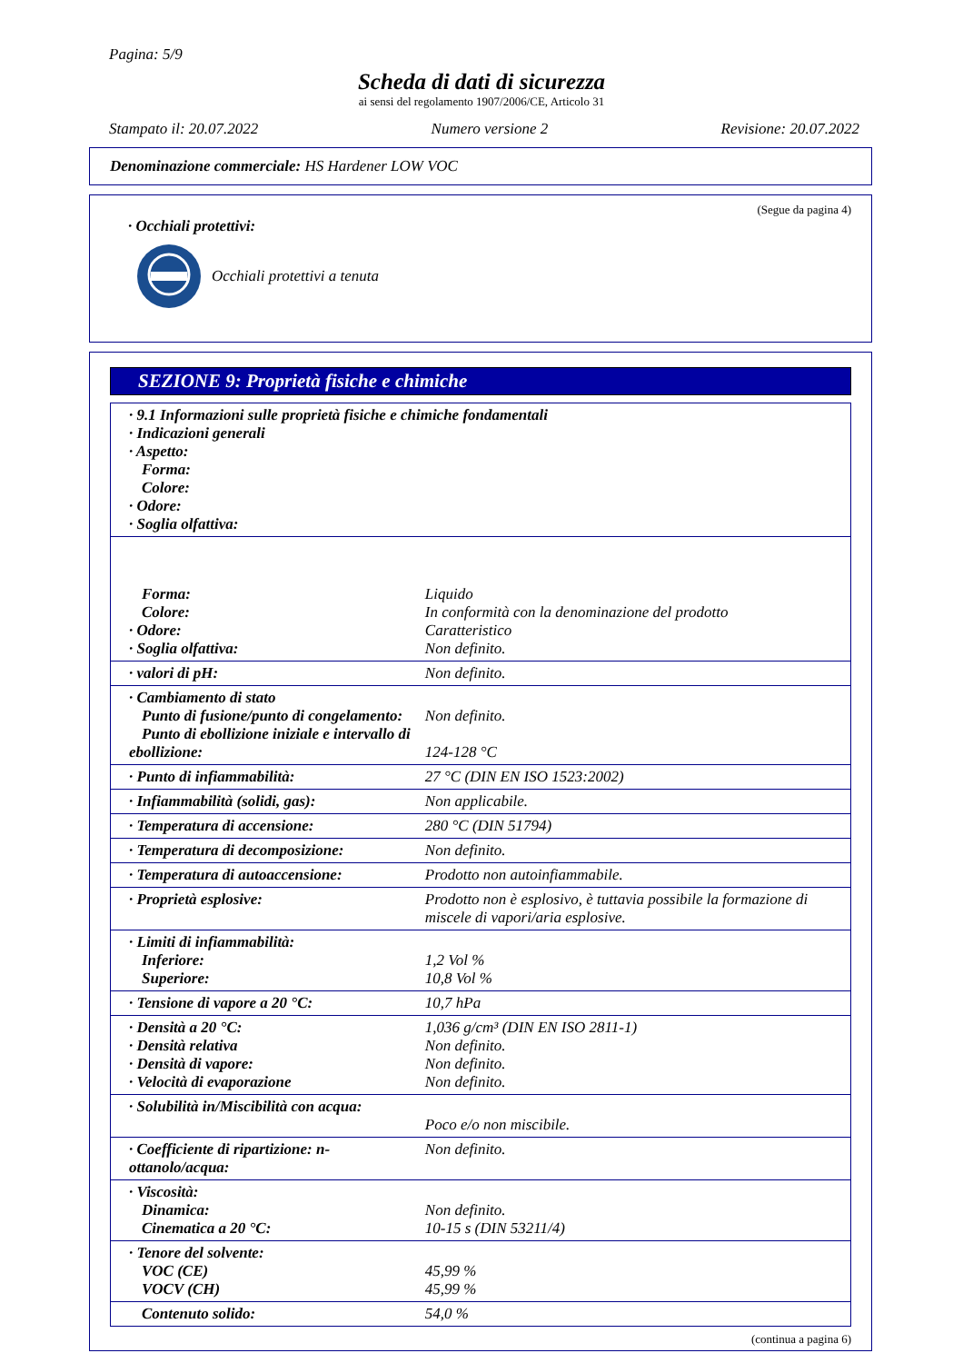Pagina: 5/9
Scheda di dati di sicurezza
ai sensi del regolamento 1907/2006/CE, Articolo 31
Stampato il: 20.07.2022 Numero versione 2 Revisione: 20.07.2022
Denominazione commerciale: HS Hardener LOW VOC
(Segue da pagina 4)
· Occhiali protettivi:
Occhiali protettivi a tenuta
SEZIONE 9: Proprietà fisiche e chimiche
| · 9.1 Informazioni sulle proprietà fisiche e chimiche fondamentali · Indicazioni generali · Aspetto: Forma: Colore: · Odore: · Soglia olfattiva: |
| Forma: Colore: · Odore: · Soglia olfattiva: | Liquido In conformità con la denominazione del prodotto Caratteristico Non definito. |
| · valori di pH: | Non definito. |
| · Cambiamento di stato Punto di fusione/punto di congelamento: Punto di ebollizione iniziale e intervallo di ebollizione: | Non definito. 124-128 °C |
| · Punto di infiammabilità: | 27 °C (DIN EN ISO 1523:2002) |
| · Infiammabilità (solidi, gas): | Non applicabile. |
| · Temperatura di accensione: | 280 °C (DIN 51794) |
| · Temperatura di decomposizione: | Non definito. |
| · Temperatura di autoaccensione: | Prodotto non autoinfiammabile. |
| · Proprietà esplosive: | Prodotto non è esplosivo, è tuttavia possibile la formazione di miscele di vapori/aria esplosive. |
| · Limiti di infiammabilità: Inferiore: Superiore: | 1,2 Vol % 10,8 Vol % |
| · Tensione di vapore a 20 °C: | 10,7 hPa |
| · Densità a 20 °C: · Densità relativa · Densità di vapore: · Velocità di evaporazione | 1,036 g/cm³ (DIN EN ISO 2811-1) Non definito. Non definito. Non definito. |
| · Solubilità in/Miscibilità con acqua: | Poco e/o non miscibile. |
| · Coefficiente di ripartizione: n-ottanolo/acqua: | Non definito. |
| · Viscosità: Dinamica: Cinematica a 20 °C: | Non definito. 10-15 s (DIN 53211/4) |
| · Tenore del solvente: VOC (CE) VOCV (CH) | 45,99 % 45,99 % |
| Contenuto solido: | 54,0 % |
(continua a pagina 6)